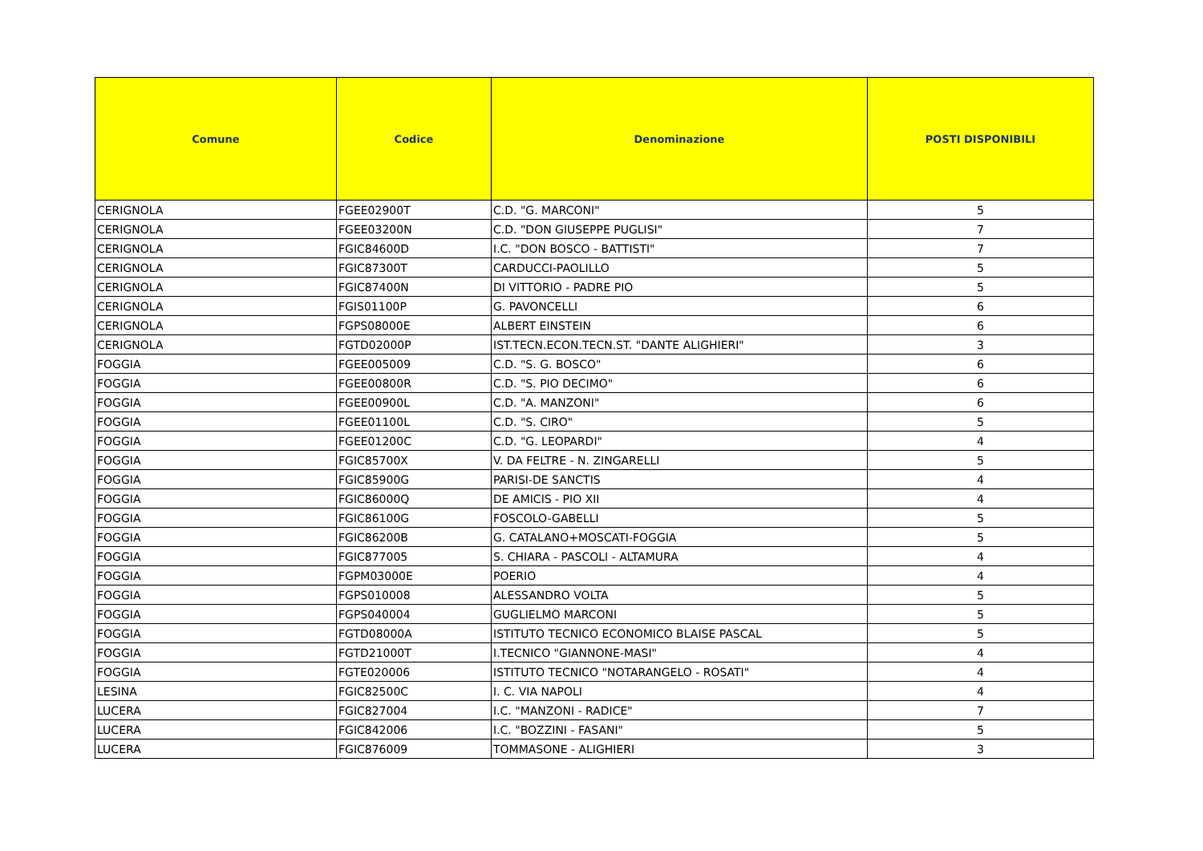| Comune | Codice | Denominazione | POSTI DISPONIBILI |
| --- | --- | --- | --- |
| CERIGNOLA | FGEE02900T | C.D. "G. MARCONI" | 5 |
| CERIGNOLA | FGEE03200N | C.D. "DON GIUSEPPE PUGLISI" | 7 |
| CERIGNOLA | FGIC84600D | I.C. "DON BOSCO - BATTISTI" | 7 |
| CERIGNOLA | FGIC87300T | CARDUCCI-PAOLILLO | 5 |
| CERIGNOLA | FGIC87400N | DI VITTORIO - PADRE PIO | 5 |
| CERIGNOLA | FGIS01100P | G. PAVONCELLI | 6 |
| CERIGNOLA | FGPS08000E | ALBERT EINSTEIN | 6 |
| CERIGNOLA | FGTD02000P | IST.TECN.ECON.TECN.ST. "DANTE ALIGHIERI" | 3 |
| FOGGIA | FGEE005009 | C.D. "S. G. BOSCO" | 6 |
| FOGGIA | FGEE00800R | C.D. "S. PIO DECIMO" | 6 |
| FOGGIA | FGEE00900L | C.D. "A. MANZONI" | 6 |
| FOGGIA | FGEE01100L | C.D. "S. CIRO" | 5 |
| FOGGIA | FGEE01200C | C.D. "G. LEOPARDI" | 4 |
| FOGGIA | FGIC85700X | V. DA FELTRE - N. ZINGARELLI | 5 |
| FOGGIA | FGIC85900G | PARISI-DE SANCTIS | 4 |
| FOGGIA | FGIC86000Q | DE AMICIS - PIO XII | 4 |
| FOGGIA | FGIC86100G | FOSCOLO-GABELLI | 5 |
| FOGGIA | FGIC86200B | G. CATALANO+MOSCATI-FOGGIA | 5 |
| FOGGIA | FGIC877005 | S. CHIARA - PASCOLI - ALTAMURA | 4 |
| FOGGIA | FGPM03000E | POERIO | 4 |
| FOGGIA | FGPS010008 | ALESSANDRO VOLTA | 5 |
| FOGGIA | FGPS040004 | GUGLIELMO MARCONI | 5 |
| FOGGIA | FGTD08000A | ISTITUTO TECNICO ECONOMICO BLAISE PASCAL | 5 |
| FOGGIA | FGTD21000T | I.TECNICO "GIANNONE-MASI" | 4 |
| FOGGIA | FGTE020006 | ISTITUTO TECNICO "NOTARANGELO - ROSATI" | 4 |
| LESINA | FGIC82500C | I. C. VIA NAPOLI | 4 |
| LUCERA | FGIC827004 | I.C. "MANZONI - RADICE" | 7 |
| LUCERA | FGIC842006 | I.C. "BOZZINI - FASANI" | 5 |
| LUCERA | FGIC876009 | TOMMASONE - ALIGHIERI | 3 |